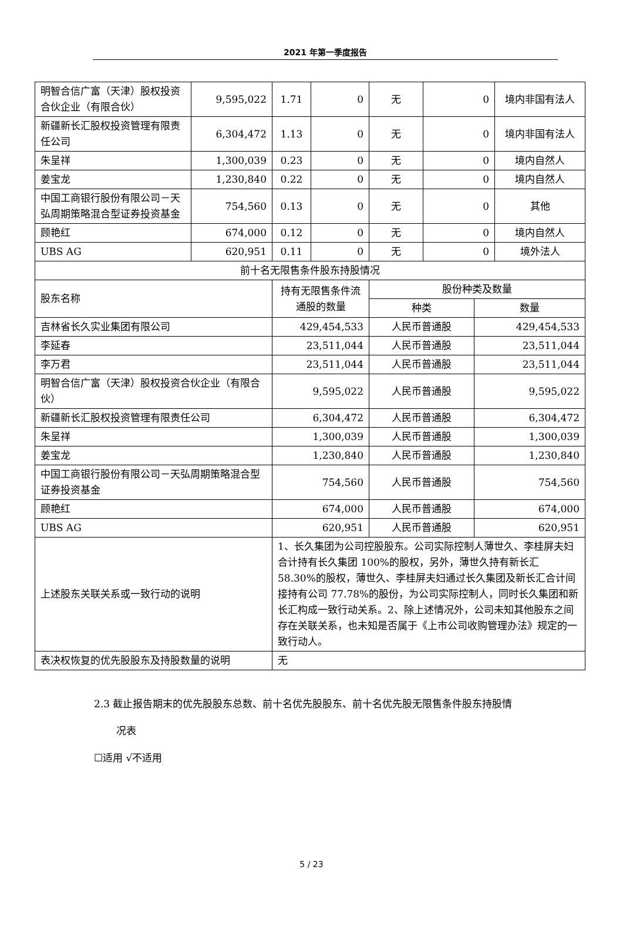2021 年第一季度报告
| 明智合信广富（天津）股权投资合伙企业（有限合伙） | 9,595,022 | 1.71 | 0 | 无 | 0 | 境内非国有法人 |
| 新疆新长汇股权投资管理有限责任公司 | 6,304,472 | 1.13 | 0 | 无 | 0 | 境内非国有法人 |
| 朱呈祥 | 1,300,039 | 0.23 | 0 | 无 | 0 | 境内自然人 |
| 姜宝龙 | 1,230,840 | 0.22 | 0 | 无 | 0 | 境内自然人 |
| 中国工商银行股份有限公司－天弘周期策略混合型证券投资基金 | 754,560 | 0.13 | 0 | 无 | 0 | 其他 |
| 顾艳红 | 674,000 | 0.12 | 0 | 无 | 0 | 境内自然人 |
| UBS AG | 620,951 | 0.11 | 0 | 无 | 0 | 境外法人 |
| 前十名无限售条件股东持股情况 | | | |
| 股东名称 | 持有无限售条件流通股的数量 | 股份种类及数量 | |
| | | 种类 | 数量 |
| 吉林省长久实业集团有限公司 | 429,454,533 | 人民币普通股 | 429,454,533 |
| 李延春 | 23,511,044 | 人民币普通股 | 23,511,044 |
| 李万君 | 23,511,044 | 人民币普通股 | 23,511,044 |
| 明智合信广富（天津）股权投资合伙企业（有限合伙） | 9,595,022 | 人民币普通股 | 9,595,022 |
| 新疆新长汇股权投资管理有限责任公司 | 6,304,472 | 人民币普通股 | 6,304,472 |
| 朱呈祥 | 1,300,039 | 人民币普通股 | 1,300,039 |
| 姜宝龙 | 1,230,840 | 人民币普通股 | 1,230,840 |
| 中国工商银行股份有限公司－天弘周期策略混合型证券投资基金 | 754,560 | 人民币普通股 | 754,560 |
| 顾艳红 | 674,000 | 人民币普通股 | 674,000 |
| UBS AG | 620,951 | 人民币普通股 | 620,951 |
| 上述股东关联关系或一致行动的说明 | 1、长久集团为公司控股股东。公司实际控制人薄世久、李桂屏夫妇合计持有长久集团 100%的股权，另外，薄世久持有新长汇 58.30%的股权，薄世久、李桂屏夫妇通过长久集团及新长汇合计间接持有公司 77.78%的股份，为公司实际控制人，同时长久集团和新长汇构成一致行动关系。2、除上述情况外，公司未知其他股东之间存在关联关系，也未知是否属于《上市公司收购管理办法》规定的一致行动人。 | | |
| 表决权恢复的优先股股东及持股数量的说明 | 无 | | |
2.3 截止报告期末的优先股股东总数、前十名优先股股东、前十名优先股无限售条件股东持股情
况表
☐适用 √不适用
5 / 23